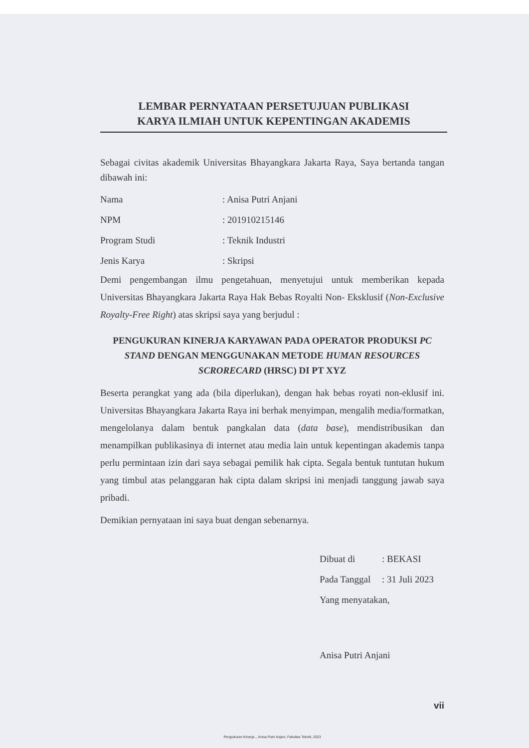LEMBAR PERNYATAAN PERSETUJUAN PUBLIKASI
KARYA ILMIAH UNTUK KEPENTINGAN AKADEMIS
Sebagai civitas akademik Universitas Bhayangkara Jakarta Raya, Saya bertanda tangan dibawah ini:
Nama: Anisa Putri Anjani
NPM: 201910215146
Program Studi: Teknik Industri
Jenis Karya: Skripsi
Demi pengembangan ilmu pengetahuan, menyetujui untuk memberikan kepada Universitas Bhayangkara Jakarta Raya Hak Bebas Royalti Non- Eksklusif (Non-Exclusive Royalty-Free Right) atas skripsi saya yang berjudul :
PENGUKURAN KINERJA KARYAWAN PADA OPERATOR PRODUKSI PC STAND DENGAN MENGGUNAKAN METODE HUMAN RESOURCES SCRORECARD (HRSC) DI PT XYZ
Beserta perangkat yang ada (bila diperlukan), dengan hak bebas royati non-eklusif ini. Universitas Bhayangkara Jakarta Raya ini berhak menyimpan, mengalih media/formatkan, mengelolanya dalam bentuk pangkalan data (data base), mendistribusikan dan menampilkan publikasinya di internet atau media lain untuk kepentingan akademis tanpa perlu permintaan izin dari saya sebagai pemilik hak cipta. Segala bentuk tuntutan hukum yang timbul atas pelanggaran hak cipta dalam skripsi ini menjadi tanggung jawab saya pribadi.
Demikian pernyataan ini saya buat dengan sebenarnya.
Dibuat di: BEKASI
Pada Tanggal: 31 Juli 2023
Yang menyatakan,
Anisa Putri Anjani
vii
Pengukuran Kinerja.., Anisa Putri Anjani, Fakultas Teknik, 2023